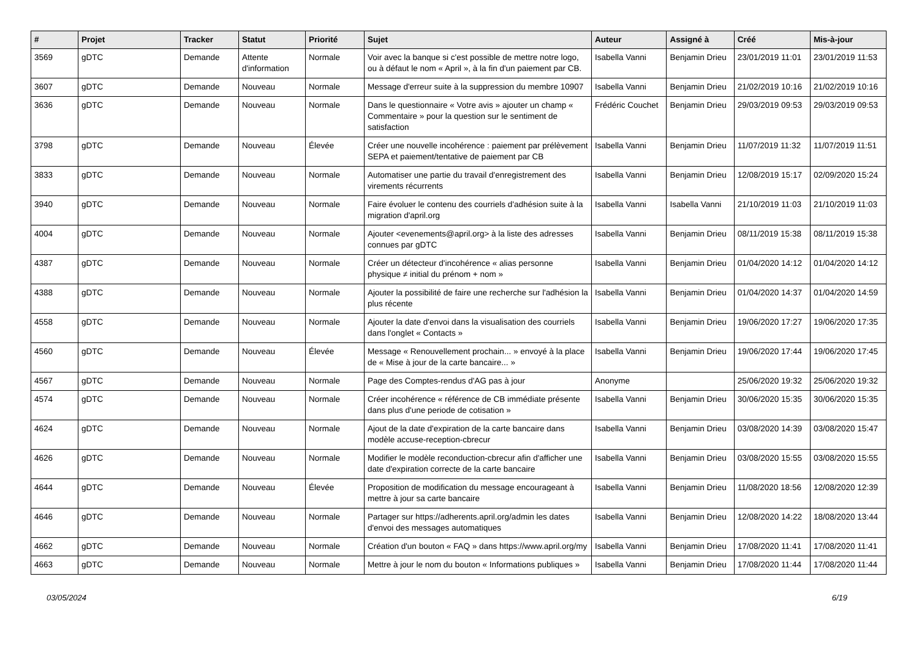| # | Projet | Tracker | Statut | Priorité | Sujet | Auteur | Assigné à | Créé | Mis-à-jour |
| --- | --- | --- | --- | --- | --- | --- | --- | --- | --- |
| 3569 | gDTC | Demande | Attente d'information | Normale | Voir avec la banque si c'est possible de mettre notre logo, ou à défaut le nom « April », à la fin d'un paiement par CB. | Isabella Vanni | Benjamin Drieu | 23/01/2019 11:01 | 23/01/2019 11:53 |
| 3607 | gDTC | Demande | Nouveau | Normale | Message d'erreur suite à la suppression du membre 10907 | Isabella Vanni | Benjamin Drieu | 21/02/2019 10:16 | 21/02/2019 10:16 |
| 3636 | gDTC | Demande | Nouveau | Normale | Dans le questionnaire « Votre avis » ajouter un champ « Commentaire » pour la question sur le sentiment de satisfaction | Frédéric Couchet | Benjamin Drieu | 29/03/2019 09:53 | 29/03/2019 09:53 |
| 3798 | gDTC | Demande | Nouveau | Élevée | Créer une nouvelle incohérence : paiement par prélèvement SEPA et paiement/tentative de paiement par CB | Isabella Vanni | Benjamin Drieu | 11/07/2019 11:32 | 11/07/2019 11:51 |
| 3833 | gDTC | Demande | Nouveau | Normale | Automatiser une partie du travail d'enregistrement des virements récurrents | Isabella Vanni | Benjamin Drieu | 12/08/2019 15:17 | 02/09/2020 15:24 |
| 3940 | gDTC | Demande | Nouveau | Normale | Faire évoluer le contenu des courriels d'adhésion suite à la migration d'april.org | Isabella Vanni | Isabella Vanni | 21/10/2019 11:03 | 21/10/2019 11:03 |
| 4004 | gDTC | Demande | Nouveau | Normale | Ajouter <evenements@april.org> à la liste des adresses connues par gDTC | Isabella Vanni | Benjamin Drieu | 08/11/2019 15:38 | 08/11/2019 15:38 |
| 4387 | gDTC | Demande | Nouveau | Normale | Créer un détecteur d'incohérence « alias personne physique ≠ initial du prénom + nom » | Isabella Vanni | Benjamin Drieu | 01/04/2020 14:12 | 01/04/2020 14:12 |
| 4388 | gDTC | Demande | Nouveau | Normale | Ajouter la possibilité de faire une recherche sur l'adhésion la plus récente | Isabella Vanni | Benjamin Drieu | 01/04/2020 14:37 | 01/04/2020 14:59 |
| 4558 | gDTC | Demande | Nouveau | Normale | Ajouter la date d'envoi dans la visualisation des courriels dans l'onglet « Contacts » | Isabella Vanni | Benjamin Drieu | 19/06/2020 17:27 | 19/06/2020 17:35 |
| 4560 | gDTC | Demande | Nouveau | Élevée | Message « Renouvellement prochain... » envoyé à la place de « Mise à jour de la carte bancaire... » | Isabella Vanni | Benjamin Drieu | 19/06/2020 17:44 | 19/06/2020 17:45 |
| 4567 | gDTC | Demande | Nouveau | Normale | Page des Comptes-rendus d'AG pas à jour | Anonyme | | 25/06/2020 19:32 | 25/06/2020 19:32 |
| 4574 | gDTC | Demande | Nouveau | Normale | Créer incohérence « référence de CB immédiate présente dans plus d'une periode de cotisation » | Isabella Vanni | Benjamin Drieu | 30/06/2020 15:35 | 30/06/2020 15:35 |
| 4624 | gDTC | Demande | Nouveau | Normale | Ajout de la date d'expiration de la carte bancaire dans modèle accuse-reception-cbrecur | Isabella Vanni | Benjamin Drieu | 03/08/2020 14:39 | 03/08/2020 15:47 |
| 4626 | gDTC | Demande | Nouveau | Normale | Modifier le modèle reconduction-cbrecur afin d'afficher une date d'expiration correcte de la carte bancaire | Isabella Vanni | Benjamin Drieu | 03/08/2020 15:55 | 03/08/2020 15:55 |
| 4644 | gDTC | Demande | Nouveau | Élevée | Proposition de modification du message encourageant à mettre à jour sa carte bancaire | Isabella Vanni | Benjamin Drieu | 11/08/2020 18:56 | 12/08/2020 12:39 |
| 4646 | gDTC | Demande | Nouveau | Normale | Partager sur https://adherents.april.org/admin les dates d'envoi des messages automatiques | Isabella Vanni | Benjamin Drieu | 12/08/2020 14:22 | 18/08/2020 13:44 |
| 4662 | gDTC | Demande | Nouveau | Normale | Création d'un bouton « FAQ » dans https://www.april.org/my | Isabella Vanni | Benjamin Drieu | 17/08/2020 11:41 | 17/08/2020 11:41 |
| 4663 | gDTC | Demande | Nouveau | Normale | Mettre à jour le nom du bouton « Informations publiques » | Isabella Vanni | Benjamin Drieu | 17/08/2020 11:44 | 17/08/2020 11:44 |
03/05/2024 6/19